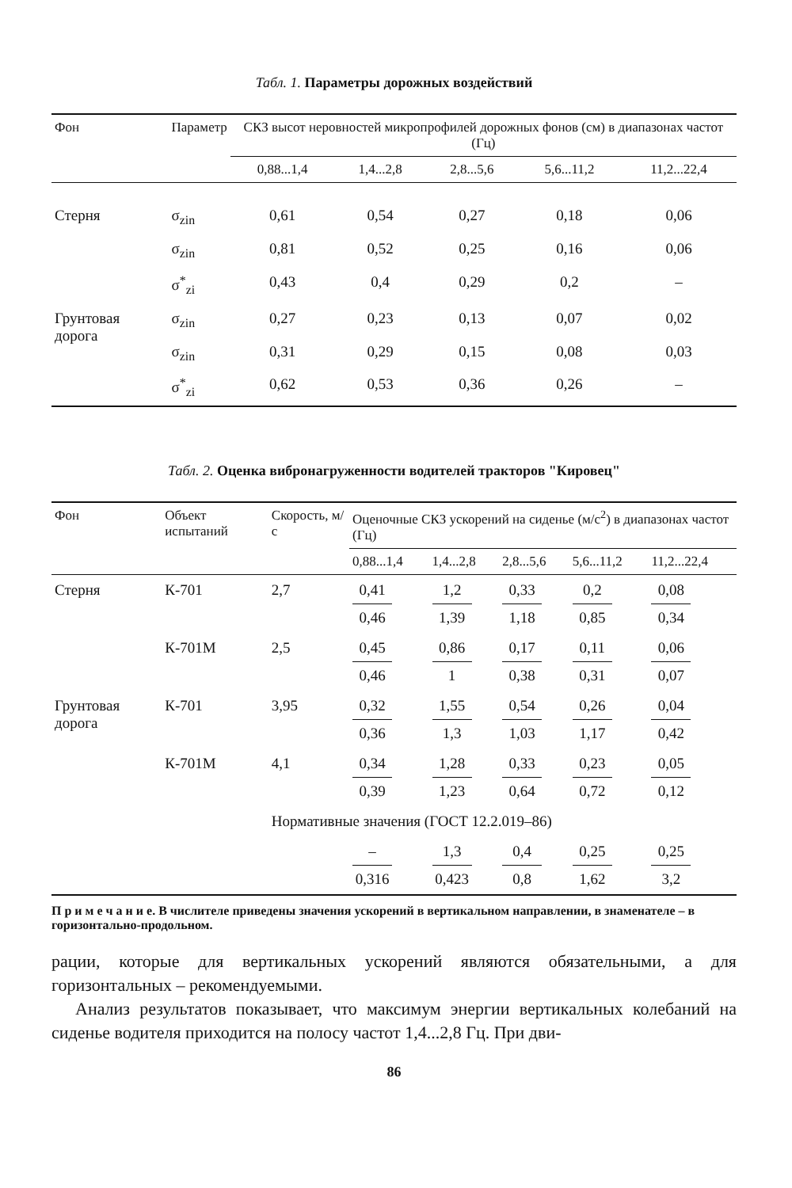Табл. 1. Параметры дорожных воздействий
| Фон | Параметр | СКЗ высот неровностей микропрофилей дорожных фонов (см) в диапазонах частот (Гц) | | | | |
| --- | --- | --- | --- | --- | --- | --- |
| | | 0,88...1,4 | 1,4...2,8 | 2,8...5,6 | 5,6...11,2 | 11,2...22,4 |
| Стерня | σ<sub>zin</sub> | 0,61 | 0,54 | 0,27 | 0,18 | 0,06 |
| | σ<sub>zin</sub> | 0,81 | 0,52 | 0,25 | 0,16 | 0,06 |
| | σ<sup>*</sup><sub>zi</sub> | 0,43 | 0,4 | 0,29 | 0,2 | – |
| Грунтовая дорога | σ<sub>zin</sub> | 0,27 | 0,23 | 0,13 | 0,07 | 0,02 |
| | σ<sub>zin</sub> | 0,31 | 0,29 | 0,15 | 0,08 | 0,03 |
| | σ<sup>*</sup><sub>zi</sub> | 0,62 | 0,53 | 0,36 | 0,26 | – |
Табл. 2. Оценка вибронагруженности водителей тракторов "Кировец"
| Фон | Объект испытаний | Скорость, м/с | Оценочные СКЗ ускорений на сиденье (м/с<sup>2</sup>) в диапазонах частот (Гц) | | | | |
| --- | --- | --- | --- | --- | --- | --- | --- |
| | | | 0,88...1,4 | 1,4...2,8 | 2,8...5,6 | 5,6...11,2 | 11,2...22,4 |
| Стерня | К-701 | 2,7 | 0,41 0,46 | 1,2 1,39 | 0,33 1,18 | 0,2 0,85 | 0,08 0,34 |
| | К-701М | 2,5 | 0,45 0,46 | 0,86 1 | 0,17 0,38 | 0,11 0,31 | 0,06 0,07 |
| Грунтовая дорога | К-701 | 3,95 | 0,32 0,36 | 1,55 1,3 | 0,54 1,03 | 0,26 1,17 | 0,04 0,42 |
| | К-701М | 4,1 | 0,34 0,39 | 1,28 1,23 | 0,33 0,64 | 0,23 0,72 | 0,05 0,12 |
| | | Нормативные значения (ГОСТ 12.2.019–86) | | | | | |
| | | | – 0,316 | 1,3 0,423 | 0,4 0,8 | 0,25 1,62 | 0,25 3,2 |
П р и м е ч а н и е. В числителе приведены значения ускорений в вертикальном направлении, в знаменателе – в горизонтально-продольном.
рации, которые для вертикальных ускорений являются обязательными, а для горизонтальных – рекомендуемыми.
Анализ результатов показывает, что максимум энергии вертикальных колебаний на сиденье водителя приходится на полосу частот 1,4...2,8 Гц. При дви-
86